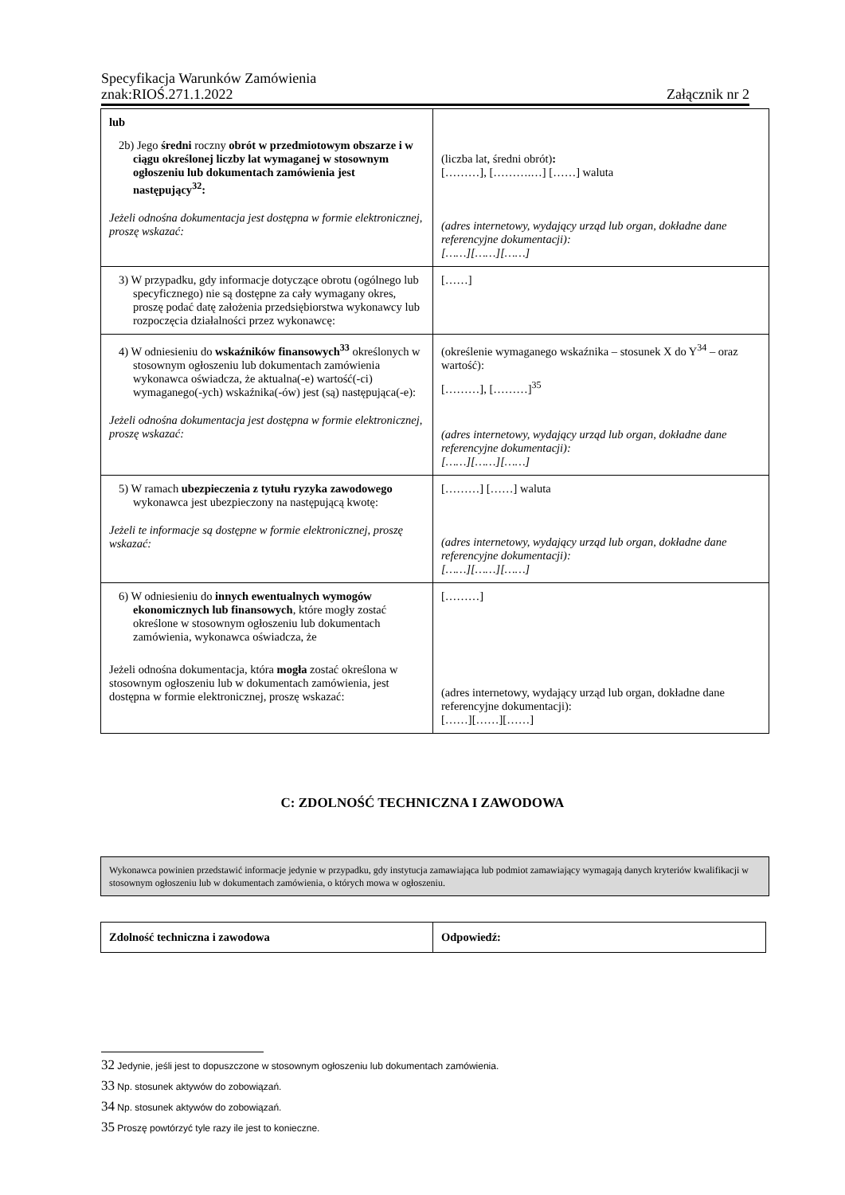Specyfikacja Warunków Zamówienia
znak:RIOŚ.271.1.2022 Załącznik nr 2
| lub 2b) Jego średni roczny obrót w przedmiotowym obszarze i w ciągu określonej liczby lat wymaganej w stosownym ogłoszeniu lub dokumentach zamówienia jest następujący<sup>32</sup>: Jeżeli odnośna dokumentacja jest dostępna w formie elektronicznej, proszę wskazać: | (liczba lat, średni obrót) : [………], [……….…] [……] waluta (adres internetowy, wydający urząd lub organ, dokładne dane referencyjne dokumentacji): [……][……][……] |
| 3) W przypadku, gdy informacje dotyczące obrotu (ogólnego lub specyficznego) nie są dostępne za cały wymagany okres, proszę podać datę założenia przedsiębiorstwa wykonawcy lub rozpoczęcia działalności przez wykonawcę: | [……] |
| 4) W odniesieniu do wskaźników finansowych<sup>33</sup> określonych w stosownym ogłoszeniu lub dokumentach zamówienia wykonawca oświadcza, że aktualna(-e) wartość(-ci) wymaganego(-ych) wskaźnika(-ów) jest (są) następująca(-e): Jeżeli odnośna dokumentacja jest dostępna w formie elektronicznej, proszę wskazać: | (określenie wymaganego wskaźnika – stosunek X do Y<sup>34</sup> – oraz wartość): [………], [………]<sup>35</sup> (adres internetowy, wydający urząd lub organ, dokładne dane referencyjne dokumentacji): [……][……][……] |
| 5) W ramach ubezpieczenia z tytułu ryzyka zawodowego wykonawca jest ubezpieczony na następującą kwotę: Jeżeli te informacje są dostępne w formie elektronicznej, proszę wskazać: | [………] [……] waluta (adres internetowy, wydający urząd lub organ, dokładne dane referencyjne dokumentacji): [……][……][……] |
| 6) W odniesieniu do innych ewentualnych wymogów ekonomicznych lub finansowych , które mogły zostać określone w stosownym ogłoszeniu lub dokumentach zamówienia, wykonawca oświadcza, że Jeżeli odnośna dokumentacja, która mogła zostać określona w stosownym ogłoszeniu lub w dokumentach zamówienia, jest dostępna w formie elektronicznej, proszę wskazać: | [………] (adres internetowy, wydający urząd lub organ, dokładne dane referencyjne dokumentacji): [……][……][……] |
C: ZDOLNOŚĆ TECHNICZNA I ZAWODOWA
Wykonawca powinien przedstawić informacje jedynie w przypadku, gdy instytucja zamawiająca lub podmiot zamawiający wymagają danych kryteriów kwalifikacji w stosownym ogłoszeniu lub w dokumentach zamówienia, o których mowa w ogłoszeniu.
| Zdolność techniczna i zawodowa | Odpowiedź: |
32 Jedynie, jeśli jest to dopuszczone w stosownym ogłoszeniu lub dokumentach zamówienia.
33 Np. stosunek aktywów do zobowiązań.
34 Np. stosunek aktywów do zobowiązań.
35 Proszę powtórzyć tyle razy ile jest to konieczne.